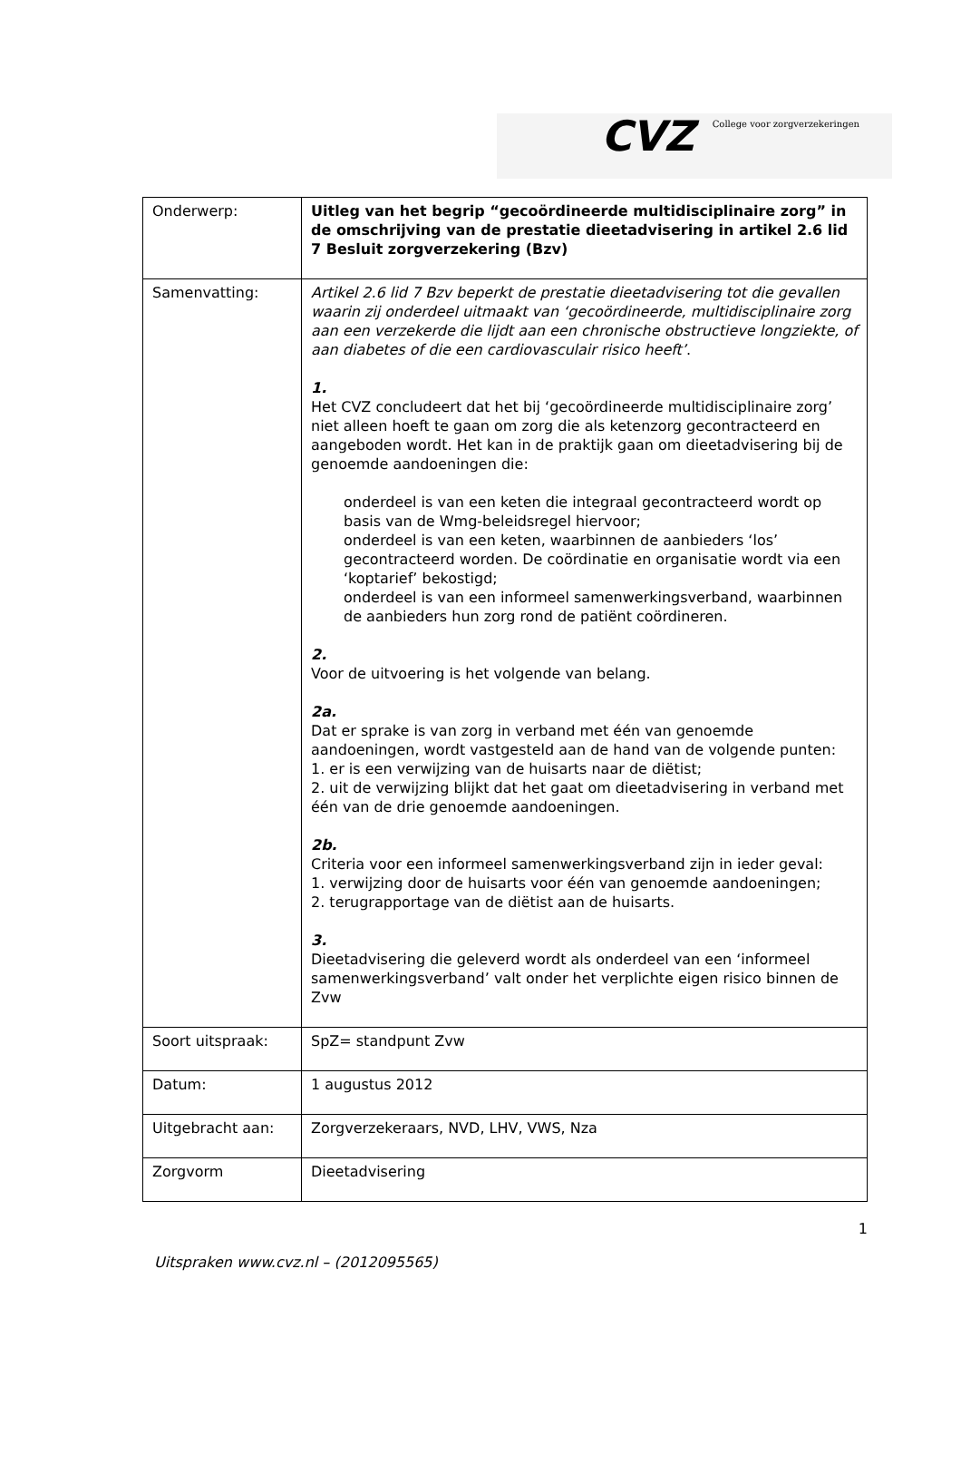CVZ College voor zorgverzekeringen
| Onderwerp: | Uitleg van het begrip “gecoördineerde multidisciplinaire zorg” in de omschrijving van de prestatie dieetadvisering in artikel 2.6 lid 7 Besluit zorgverzekering (Bzv) |
| Samenvatting: | Artikel 2.6 lid 7 Bzv beperkt de prestatie dieetadvisering tot die gevallen waarin zij onderdeel uitmaakt van ‘gecoördineerde, multidisciplinaire zorg aan een verzekerde die lijdt aan een chronische obstructieve longziekte, of aan diabetes of die een cardiovasculair risico heeft’ . 1. Het CVZ concludeert dat het bij ‘gecoördineerde multidisciplinaire zorg’ niet alleen hoeft te gaan om zorg die als ketenzorg gecontracteerd en aangeboden wordt. Het kan in de praktijk gaan om dieetadvisering bij de genoemde aandoeningen die: onderdeel is van een keten die integraal gecontracteerd wordt op basis van de Wmg-beleidsregel hiervoor; onderdeel is van een keten, waarbinnen de aanbieders ‘los’ gecontracteerd worden. De coördinatie en organisatie wordt via een ‘koptarief’ bekostigd; onderdeel is van een informeel samenwerkingsverband, waarbinnen de aanbieders hun zorg rond de patiënt coördineren. 2. Voor de uitvoering is het volgende van belang. 2a. Dat er sprake is van zorg in verband met één van genoemde aandoeningen, wordt vastgesteld aan de hand van de volgende punten: 1. er is een verwijzing van de huisarts naar de diëtist; 2. uit de verwijzing blijkt dat het gaat om dieetadvisering in verband met één van de drie genoemde aandoeningen. 2b. Criteria voor een informeel samenwerkingsverband zijn in ieder geval: 1. verwijzing door de huisarts voor één van genoemde aandoeningen; 2. terugrapportage van de diëtist aan de huisarts. 3. Dieetadvisering die geleverd wordt als onderdeel van een ‘informeel samenwerkingsverband’ valt onder het verplichte eigen risico binnen de Zvw |
| Soort uitspraak: | SpZ= standpunt Zvw |
| Datum: | 1 augustus 2012 |
| Uitgebracht aan: | Zorgverzekeraars, NVD, LHV, VWS, Nza |
| Zorgvorm | Dieetadvisering |
1
Uitspraken www.cvz.nl – (2012095565)